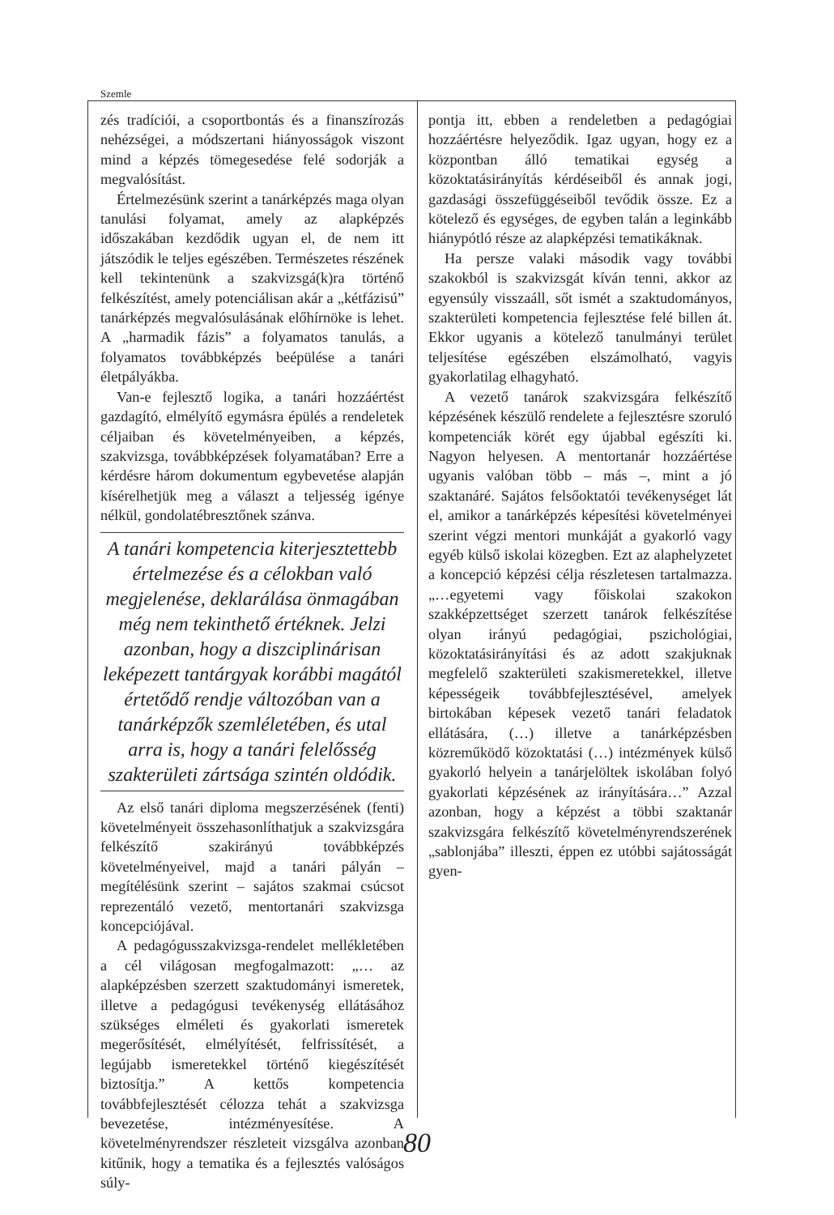Szemle
zés tradíciói, a csoportbontás és a finanszírozás nehézségei, a módszertani hiányosságok viszont mind a képzés tömegesedése felé sodorják a megvalósítást.
Értelmezésünk szerint a tanárképzés maga olyan tanulási folyamat, amely az alapképzés időszakában kezdődik ugyan el, de nem itt játszódik le teljes egészében. Természetes részének kell tekintenünk a szakvizsgá(k)ra történő felkészítést, amely potenciálisan akár a „kétfázisú” tanárképzés megvalósulásának előhírnöke is lehet. A „harmadik fázis” a folyamatos tanulás, a folyamatos továbbképzés beépülése a tanári életpályákba.
Van-e fejlesztő logika, a tanári hozzáértést gazdagító, elmélyítő egymásra épülés a rendeletek céljaiban és követelményeiben, a képzés, szakvizsga, továbbképzések folyamatában? Erre a kérdésre három dokumentum egybevetése alapján kísérelhetjük meg a választ a teljesség igénye nélkül, gondolatébresztőnek szánva.
A tanári kompetencia kiterjesztettebb értelmezése és a célokban való megjelenése, deklarálása önmagában még nem tekinthető értéknek. Jelzi azonban, hogy a diszciplinárisan leképezett tantárgyak korábbi magától értetődő rendje változóban van a tanárképzők szemléletében, és utal arra is, hogy a tanári felelősség szakterületi zártsága szintén oldódik.
Az első tanári diploma megszerzésének (fenti) követelményeit összehasonlíthatjuk a szakvizsgára felkészítő szakirányú továbbképzés követelményeivel, majd a tanári pályán – megítélésünk szerint – sajátos szakmai csúcsot reprezentáló vezető, mentortanári szakvizsga koncepciójával.
A pedagógusszakvizsga-rendelet mellékletében a cél világosan megfogalmazott: „… az alapképzésben szerzett szaktudományi ismeretek, illetve a pedagógusi tevékenység ellátásához szükséges elméleti és gyakorlati ismeretek megerősítését, elmélyítését, felfrissítését, a legújabb ismeretekkel történő kiegészítését biztosítja.” A kettős kompetencia továbbfejlesztését célozza tehát a szakvizsga bevezetése, intézményesítése. A követelményrendszer részleteit vizsgálva azonban kitűnik, hogy a tematika és a fejlesztés valóságos súly-
pontja itt, ebben a rendeletben a pedagógiai hozzáértésre helyeződik. Igaz ugyan, hogy ez a központban álló tematikai egység a közoktatásirányítás kérdéseiből és annak jogi, gazdasági összefüggéseiből tevődik össze. Ez a kötelező és egységes, de egyben talán a leginkább hiánypótló része az alapképzési tematikáknak.
Ha persze valaki második vagy további szakokból is szakvizsgát kíván tenni, akkor az egyensúly visszaáll, sőt ismét a szaktudományos, szakterületi kompetencia fejlesztése felé billen át. Ekkor ugyanis a kötelező tanulmányi terület teljesítése egészében elszámolható, vagyis gyakorlatilag elhagyható.
A vezető tanárok szakvizsgára felkészítő képzésének készülő rendelete a fejlesztésre szoruló kompetenciák körét egy újabbal egészíti ki. Nagyon helyesen. A mentortanár hozzáértése ugyanis valóban több – más –, mint a jó szaktanáré. Sajátos felsőoktatói tevékenységet lát el, amikor a tanárképzés képesítési követelményei szerint végzi mentori munkáját a gyakorló vagy egyéb külső iskolai közegben. Ezt az alaphelyzetet a koncepció képzési célja részletesen tartalmazza. „…egyetemi vagy főiskolai szakokon szakképzettséget szerzett tanárok felkészítése olyan irányú pedagógiai, pszichológiai, közoktatásirányítási és az adott szakjuknak megfelelő szakterületi szakismeretekkel, illetve képességeik továbbfejlesztésével, amelyek birtokában képesek vezető tanári feladatok ellátására, (…) illetve a tanárképzésben közreműködő közoktatási (…) intézmények külső gyakorló helyein a tanárjelöltek iskolában folyó gyakorlati képzésének az irányítására…” Azzal azonban, hogy a képzést a többi szaktanár szakvizsgára felkészítő követelményrendszerének „sablonjába” illeszti, éppen ez utóbbi sajátosságát gyen-
80